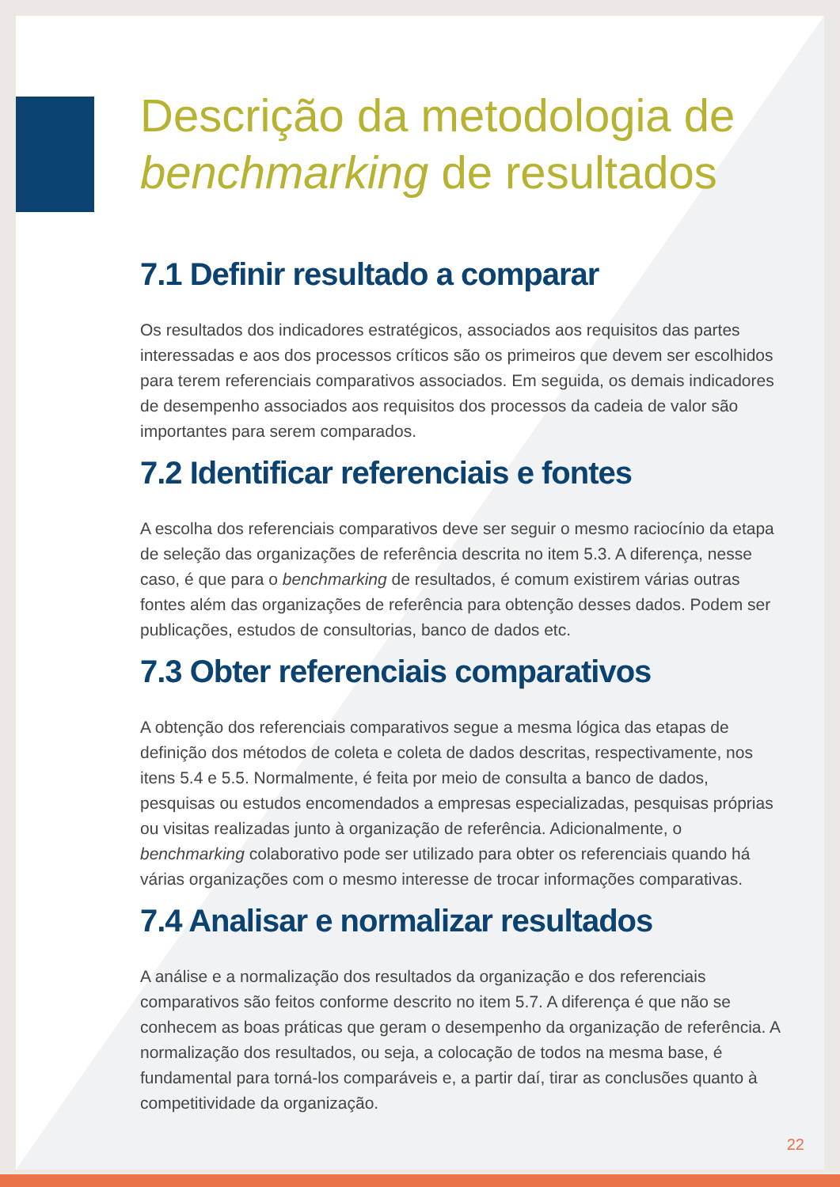Descrição da metodologia de benchmarking de resultados
7.1 Definir resultado a comparar
Os resultados dos indicadores estratégicos, associados aos requisitos das partes interessadas e aos dos processos críticos são os primeiros que devem ser escolhidos para terem referenciais comparativos associados. Em seguida, os demais indicadores de desempenho associados aos requisitos dos processos da cadeia de valor são importantes para serem comparados.
7.2 Identificar referenciais e fontes
A escolha dos referenciais comparativos deve ser seguir o mesmo raciocínio da etapa de seleção das organizações de referência descrita no item 5.3. A diferença, nesse caso, é que para o benchmarking de resultados, é comum existirem várias outras fontes além das organizações de referência para obtenção desses dados. Podem ser publicações, estudos de consultorias, banco de dados etc.
7.3 Obter referenciais comparativos
A obtenção dos referenciais comparativos segue a mesma lógica das etapas de definição dos métodos de coleta e coleta de dados descritas, respectivamente, nos itens 5.4 e 5.5. Normalmente, é feita por meio de consulta a banco de dados, pesquisas ou estudos encomendados a empresas especializadas, pesquisas próprias ou visitas realizadas junto à organização de referência. Adicionalmente, o benchmarking colaborativo pode ser utilizado para obter os referenciais quando há várias organizações com o mesmo interesse de trocar informações comparativas.
7.4 Analisar e normalizar resultados
A análise e a normalização dos resultados da organização e dos referenciais comparativos são feitos conforme descrito no item 5.7. A diferença é que não se conhecem as boas práticas que geram o desempenho da organização de referência. A normalização dos resultados, ou seja, a colocação de todos na mesma base, é fundamental para torná-los comparáveis e, a partir daí, tirar as conclusões quanto à competitividade da organização.
22